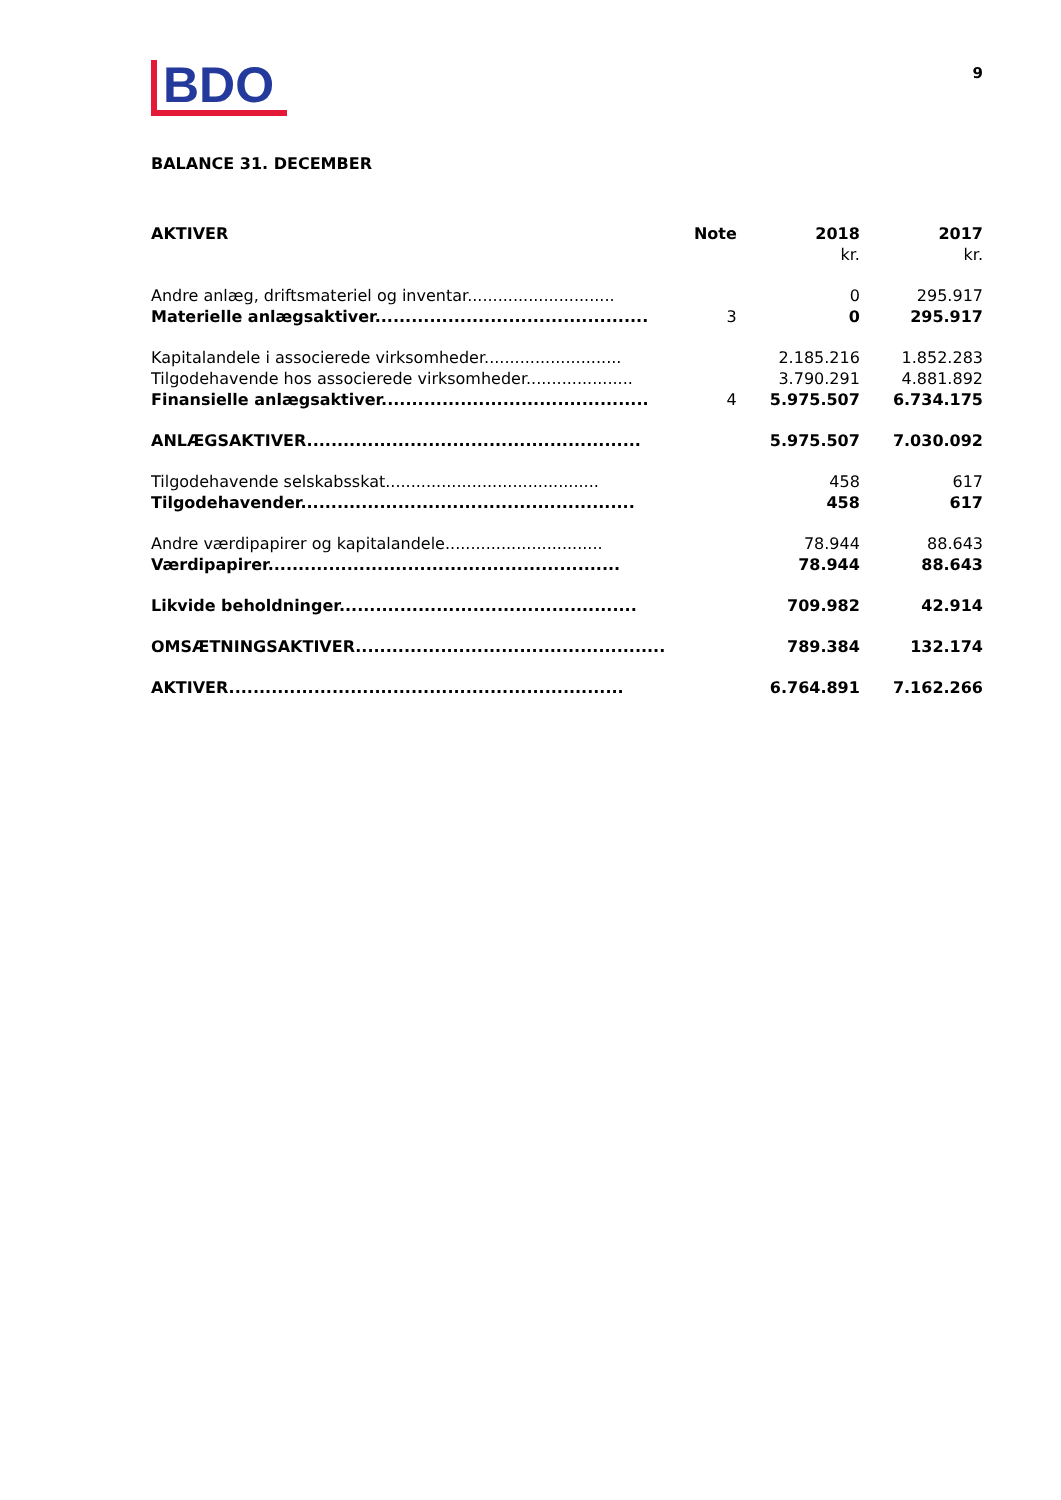BDO
9
BALANCE 31. DECEMBER
| AKTIVER | Note | 2018 | 2017 |
| --- | --- | --- | --- |
| | | kr. | kr. |
| Andre anlæg, driftsmateriel og inventar............................. | | 0 | 295.917 |
| Materielle anlægsaktiver............................................. | 3 | 0 | 295.917 |
| Kapitalandele i associerede virksomheder........................... | | 2.185.216 | 1.852.283 |
| Tilgodehavende hos associerede virksomheder..................... | | 3.790.291 | 4.881.892 |
| Finansielle anlægsaktiver............................................ | 4 | 5.975.507 | 6.734.175 |
| ANLÆGSAKTIVER....................................................... | | 5.975.507 | 7.030.092 |
| Tilgodehavende selskabsskat.......................................... | | 458 | 617 |
| Tilgodehavender....................................................... | | 458 | 617 |
| Andre værdipapirer og kapitalandele............................... | | 78.944 | 88.643 |
| Værdipapirer.......................................................... | | 78.944 | 88.643 |
| Likvide beholdninger................................................. | | 709.982 | 42.914 |
| OMSÆTNINGSAKTIVER................................................... | | 789.384 | 132.174 |
| AKTIVER................................................................. | | 6.764.891 | 7.162.266 |